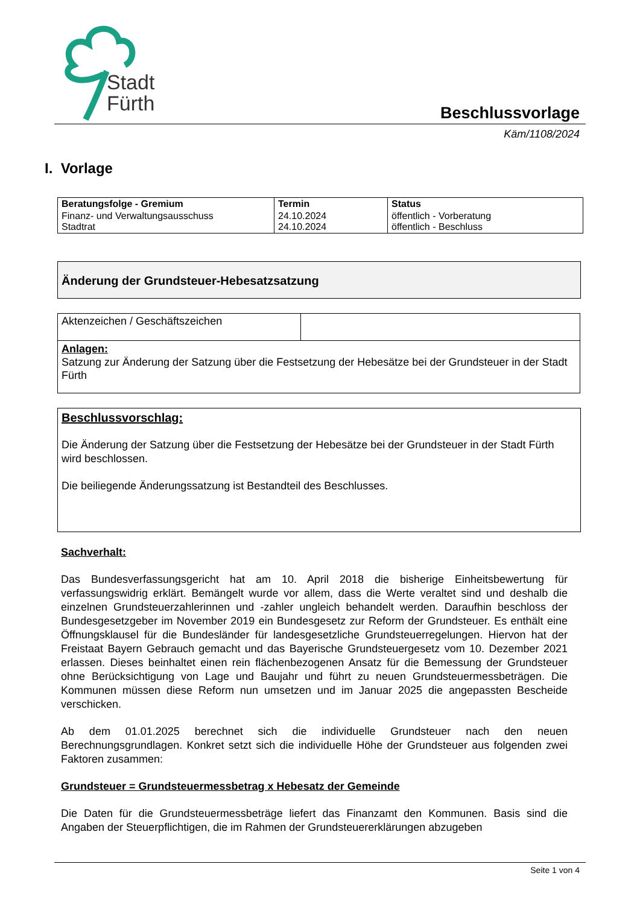Stadt
Fürth
Beschlussvorlage
Käm/1108/2024
I. Vorlage
| Beratungsfolge - Gremium | Termin | Status |
| --- | --- | --- |
| Finanz- und Verwaltungsausschuss Stadtrat | 24.10.2024 24.10.2024 | öffentlich - Vorberatung öffentlich - Beschluss |
Änderung der Grundsteuer-Hebesatzsatzung
| Aktenzeichen / Geschäftszeichen | |
| Anlagen: Satzung zur Änderung der Satzung über die Festsetzung der Hebesätze bei der Grundsteuer in der Stadt Fürth | |
Beschlussvorschlag:
Die Änderung der Satzung über die Festsetzung der Hebesätze bei der Grundsteuer in der Stadt Fürth wird beschlossen.
Die beiliegende Änderungssatzung ist Bestandteil des Beschlusses.
Sachverhalt:
Das Bundesverfassungsgericht hat am 10. April 2018 die bisherige Einheitsbewertung für verfassungswidrig erklärt. Bemängelt wurde vor allem, dass die Werte veraltet sind und deshalb die einzelnen Grundsteuerzahlerinnen und -zahler ungleich behandelt werden. Daraufhin beschloss der Bundesgesetzgeber im November 2019 ein Bundesgesetz zur Reform der Grundsteuer. Es enthält eine Öffnungsklausel für die Bundesländer für landesgesetzliche Grundsteuerregelungen. Hiervon hat der Freistaat Bayern Gebrauch gemacht und das Bayerische Grundsteuergesetz vom 10. Dezember 2021 erlassen. Dieses beinhaltet einen rein flächenbezogenen Ansatz für die Bemessung der Grundsteuer ohne Berücksichtigung von Lage und Baujahr und führt zu neuen Grundsteuermessbeträgen. Die Kommunen müssen diese Reform nun umsetzen und im Januar 2025 die angepassten Bescheide verschicken.
Ab dem 01.01.2025 berechnet sich die individuelle Grundsteuer nach den neuen Berechnungsgrundlagen. Konkret setzt sich die individuelle Höhe der Grundsteuer aus folgenden zwei Faktoren zusammen:
Grundsteuer = Grundsteuermessbetrag x Hebesatz der Gemeinde
Die Daten für die Grundsteuermessbeträge liefert das Finanzamt den Kommunen. Basis sind die Angaben der Steuerpflichtigen, die im Rahmen der Grundsteuererklärungen abzugeben
Seite 1 von 4